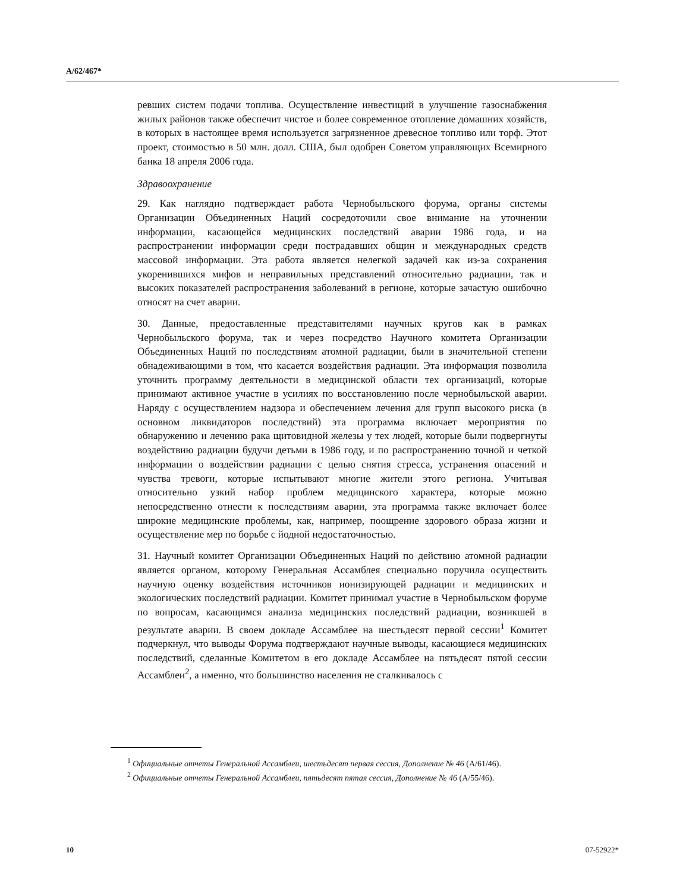A/62/467*
ревших систем подачи топлива. Осуществление инвестиций в улучшение газоснабжения жилых районов также обеспечит чистое и более современное отопление домашних хозяйств, в которых в настоящее время используется загрязненное древесное топливо или торф. Этот проект, стоимостью в 50 млн. долл. США, был одобрен Советом управляющих Всемирного банка 18 апреля 2006 года.
Здравоохранение
29. Как наглядно подтверждает работа Чернобыльского форума, органы системы Организации Объединенных Наций сосредоточили свое внимание на уточнении информации, касающейся медицинских последствий аварии 1986 года, и на распространении информации среди пострадавших общин и международных средств массовой информации. Эта работа является нелегкой задачей как из-за сохранения укоренившихся мифов и неправильных представлений относительно радиации, так и высоких показателей распространения заболеваний в регионе, которые зачастую ошибочно относят на счет аварии.
30. Данные, предоставленные представителями научных кругов как в рамках Чернобыльского форума, так и через посредство Научного комитета Организации Объединенных Наций по последствиям атомной радиации, были в значительной степени обнадеживающими в том, что касается воздействия радиации. Эта информация позволила уточнить программу деятельности в медицинской области тех организаций, которые принимают активное участие в усилиях по восстановлению после чернобыльской аварии. Наряду с осуществлением надзора и обеспечением лечения для групп высокого риска (в основном ликвидаторов последствий) эта программа включает мероприятия по обнаружению и лечению рака щитовидной железы у тех людей, которые были подвергнуты воздействию радиации будучи детьми в 1986 году, и по распространению точной и четкой информации о воздействии радиации с целью снятия стресса, устранения опасений и чувства тревоги, которые испытывают многие жители этого региона. Учитывая относительно узкий набор проблем медицинского характера, которые можно непосредственно отнести к последствиям аварии, эта программа также включает более широкие медицинские проблемы, как, например, поощрение здорового образа жизни и осуществление мер по борьбе с йодной недостаточностью.
31. Научный комитет Организации Объединенных Наций по действию атомной радиации является органом, которому Генеральная Ассамблея специально поручила осуществить научную оценку воздействия источников ионизирующей радиации и медицинских и экологических последствий радиации. Комитет принимал участие в Чернобыльском форуме по вопросам, касающимся анализа медицинских последствий радиации, возникшей в результате аварии. В своем докладе Ассамблее на шестьдесят первой сессии<sup>1</sup> Комитет подчеркнул, что выводы Форума подтверждают научные выводы, касающиеся медицинских последствий, сделанные Комитетом в его докладе Ассамблее на пятьдесят пятой сессии Ассамблеи<sup>2</sup>, а именно, что большинство населения не сталкивалось с
<sup>1</sup> Официальные отчеты Генеральной Ассамблеи, шестьдесят первая сессия, Дополнение № 46 (A/61/46).
<sup>2</sup> Официальные отчеты Генеральной Ассамблеи, пятьдесят пятая сессия, Дополнение № 46 (A/55/46).
10 07-52922*